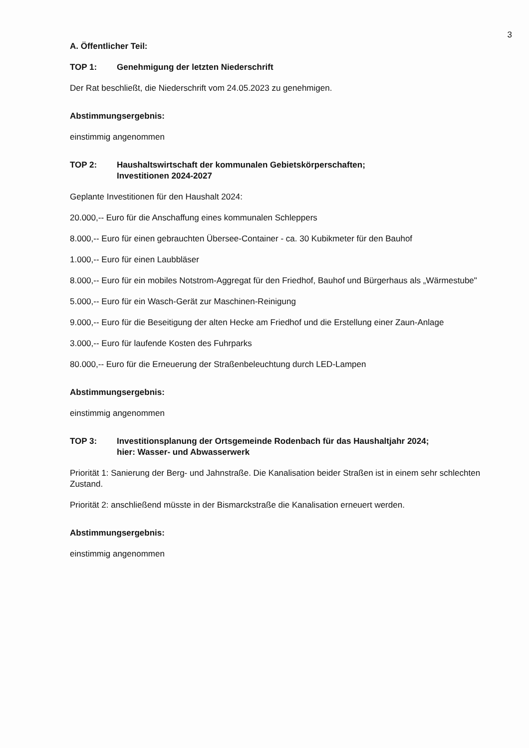3
A. Öffentlicher Teil:
TOP 1: Genehmigung der letzten Niederschrift
Der Rat beschließt, die Niederschrift vom 24.05.2023 zu genehmigen.
Abstimmungsergebnis:
einstimmig angenommen
TOP 2: Haushaltswirtschaft der kommunalen Gebietskörperschaften;
Investitionen 2024-2027
Geplante Investitionen für den Haushalt 2024:
20.000,-- Euro für die Anschaffung eines kommunalen Schleppers
8.000,-- Euro für einen gebrauchten Übersee-Container - ca. 30 Kubikmeter für den Bauhof
1.000,-- Euro für einen Laubbläser
8.000,-- Euro für ein mobiles Notstrom-Aggregat für den Friedhof, Bauhof und Bürgerhaus als „Wärmestube"
5.000,-- Euro für ein Wasch-Gerät zur Maschinen-Reinigung
9.000,-- Euro für die Beseitigung der alten Hecke am Friedhof und die Erstellung einer Zaun-Anlage
3.000,-- Euro für laufende Kosten des Fuhrparks
80.000,-- Euro für die Erneuerung der Straßenbeleuchtung durch LED-Lampen
Abstimmungsergebnis:
einstimmig angenommen
TOP 3: Investitionsplanung der Ortsgemeinde Rodenbach für das Haushaltjahr 2024;
hier: Wasser- und Abwasserwerk
Priorität 1: Sanierung der Berg- und Jahnstraße. Die Kanalisation beider Straßen ist in einem sehr schlechten Zustand.
Priorität 2: anschließend müsste in der Bismarckstraße die Kanalisation erneuert werden.
Abstimmungsergebnis:
einstimmig angenommen